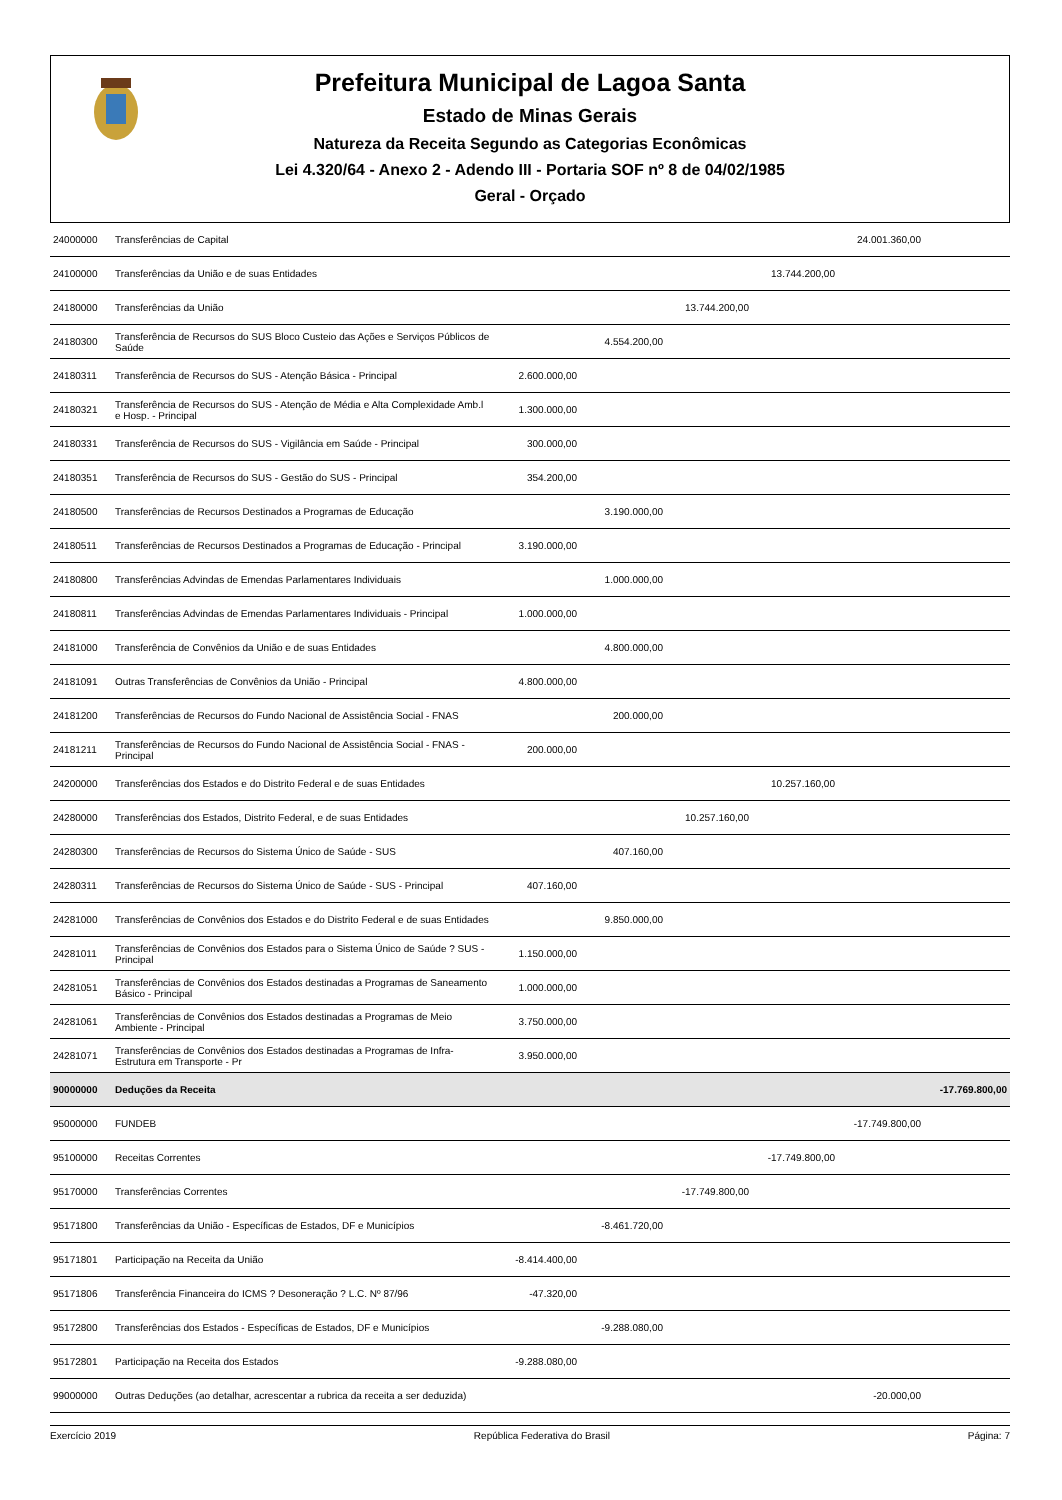Prefeitura Municipal de Lagoa Santa
Estado de Minas Gerais
Natureza da Receita Segundo as Categorias Econômicas
Lei 4.320/64 - Anexo 2 - Adendo III - Portaria SOF nº 8 de 04/02/1985
Geral - Orçado
| 24000000 | Transferências de Capital | | | | | 24.001.360,00 | |
| 24100000 | Transferências da União e de suas Entidades | | | | 13.744.200,00 | | |
| 24180000 | Transferências da União | | | 13.744.200,00 | | | |
| 24180300 | Transferência de Recursos do SUS Bloco Custeio das Ações e Serviços Públicos de Saúde | | 4.554.200,00 | | | | |
| 24180311 | Transferência de Recursos do SUS - Atenção Básica - Principal | 2.600.000,00 | | | | | |
| 24180321 | Transferência de Recursos do SUS - Atenção de Média e Alta Complexidade Amb.l e Hosp. - Principal | 1.300.000,00 | | | | | |
| 24180331 | Transferência de Recursos do SUS - Vigilância em Saúde - Principal | 300.000,00 | | | | | |
| 24180351 | Transferência de Recursos do SUS - Gestão do SUS - Principal | 354.200,00 | | | | | |
| 24180500 | Transferências de Recursos Destinados a Programas de Educação | | 3.190.000,00 | | | | |
| 24180511 | Transferências de Recursos Destinados a Programas de Educação - Principal | 3.190.000,00 | | | | | |
| 24180800 | Transferências Advindas de Emendas Parlamentares Individuais | | 1.000.000,00 | | | | |
| 24180811 | Transferências Advindas de Emendas Parlamentares Individuais - Principal | 1.000.000,00 | | | | | |
| 24181000 | Transferência de Convênios da União e de suas Entidades | | 4.800.000,00 | | | | |
| 24181091 | Outras Transferências de Convênios da União - Principal | 4.800.000,00 | | | | | |
| 24181200 | Transferências de Recursos do Fundo Nacional de Assistência Social - FNAS | | 200.000,00 | | | | |
| 24181211 | Transferências de Recursos do Fundo Nacional de Assistência Social - FNAS - Principal | 200.000,00 | | | | | |
| 24200000 | Transferências dos Estados e do Distrito Federal e de suas Entidades | | | | 10.257.160,00 | | |
| 24280000 | Transferências dos Estados, Distrito Federal, e de suas Entidades | | | 10.257.160,00 | | | |
| 24280300 | Transferências de Recursos do Sistema Único de Saúde - SUS | | 407.160,00 | | | | |
| 24280311 | Transferências de Recursos do Sistema Único de Saúde - SUS - Principal | 407.160,00 | | | | | |
| 24281000 | Transferências de Convênios dos Estados e do Distrito Federal e de suas Entidades | | 9.850.000,00 | | | | |
| 24281011 | Transferências de Convênios dos Estados para o Sistema Único de Saúde ? SUS - Principal | 1.150.000,00 | | | | | |
| 24281051 | Transferências de Convênios dos Estados destinadas a Programas de Saneamento Básico - Principal | 1.000.000,00 | | | | | |
| 24281061 | Transferências de Convênios dos Estados destinadas a Programas de Meio Ambiente - Principal | 3.750.000,00 | | | | | |
| 24281071 | Transferências de Convênios dos Estados destinadas a Programas de Infra-Estrutura em Transporte - Pr | 3.950.000,00 | | | | | |
| 90000000 | Deduções da Receita | | | | | | -17.769.800,00 |
| 95000000 | FUNDEB | | | | | -17.749.800,00 | |
| 95100000 | Receitas Correntes | | | | -17.749.800,00 | | |
| 95170000 | Transferências Correntes | | | -17.749.800,00 | | | |
| 95171800 | Transferências da União - Específicas de Estados, DF e Municípios | | -8.461.720,00 | | | | |
| 95171801 | Participação na Receita da União | -8.414.400,00 | | | | | |
| 95171806 | Transferência Financeira do ICMS ? Desoneração ? L.C. Nº 87/96 | -47.320,00 | | | | | |
| 95172800 | Transferências dos Estados - Específicas de Estados, DF e Municípios | | -9.288.080,00 | | | | |
| 95172801 | Participação na Receita dos Estados | -9.288.080,00 | | | | | |
| 99000000 | Outras Deduções (ao detalhar, acrescentar a rubrica da receita a ser deduzida) | | | | | -20.000,00 | |
Exercício 2019 República Federativa do Brasil Página: 7